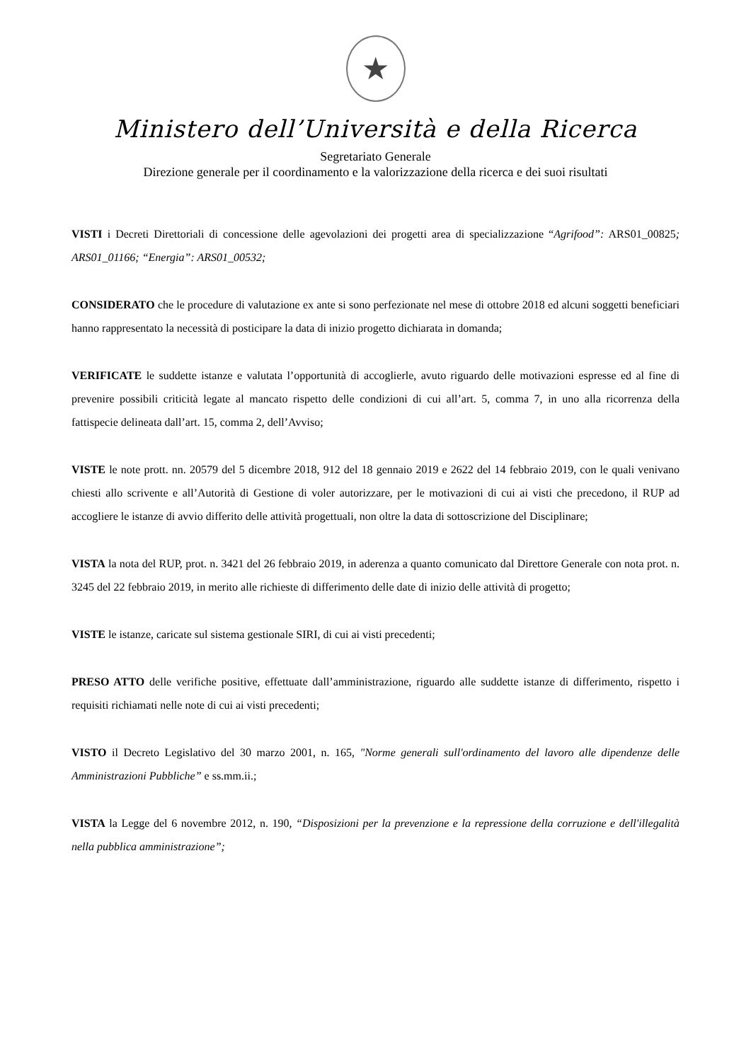★
Ministero dell’Università e della Ricerca
Segretariato Generale
Direzione generale per il coordinamento e la valorizzazione della ricerca e dei suoi risultati
VISTI i Decreti Direttoriali di concessione delle agevolazioni dei progetti area di specializzazione “Agrifood”: ARS01_00825; ARS01_01166; “Energia”: ARS01_00532;
CONSIDERATO che le procedure di valutazione ex ante si sono perfezionate nel mese di ottobre 2018 ed alcuni soggetti beneficiari hanno rappresentato la necessità di posticipare la data di inizio progetto dichiarata in domanda;
VERIFICATE le suddette istanze e valutata l’opportunità di accoglierle, avuto riguardo delle motivazioni espresse ed al fine di prevenire possibili criticità legate al mancato rispetto delle condizioni di cui all’art. 5, comma 7, in uno alla ricorrenza della fattispecie delineata dall’art. 15, comma 2, dell’Avviso;
VISTE le note prott. nn. 20579 del 5 dicembre 2018, 912 del 18 gennaio 2019 e 2622 del 14 febbraio 2019, con le quali venivano chiesti allo scrivente e all’Autorità di Gestione di voler autorizzare, per le motivazioni di cui ai visti che precedono, il RUP ad accogliere le istanze di avvio differito delle attività progettuali, non oltre la data di sottoscrizione del Disciplinare;
VISTA la nota del RUP, prot. n. 3421 del 26 febbraio 2019, in aderenza a quanto comunicato dal Direttore Generale con nota prot. n. 3245 del 22 febbraio 2019, in merito alle richieste di differimento delle date di inizio delle attività di progetto;
VISTE le istanze, caricate sul sistema gestionale SIRI, di cui ai visti precedenti;
PRESO ATTO delle verifiche positive, effettuate dall’amministrazione, riguardo alle suddette istanze di differimento, rispetto i requisiti richiamati nelle note di cui ai visti precedenti;
VISTO il Decreto Legislativo del 30 marzo 2001, n. 165, "Norme generali sull'ordinamento del lavoro alle dipendenze delle Amministrazioni Pubbliche” e ss.mm.ii.;
VISTA la Legge del 6 novembre 2012, n. 190, “Disposizioni per la prevenzione e la repressione della corruzione e dell'illegalità nella pubblica amministrazione”;